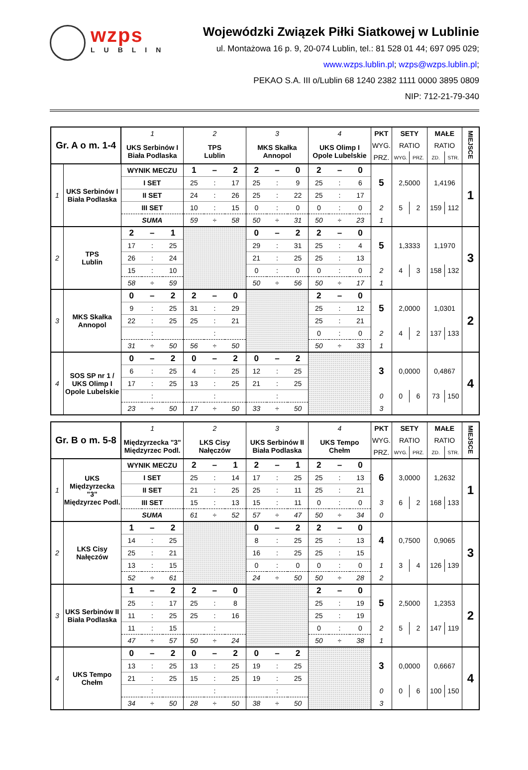wzps
LUBLIN
Wojewódzki Związek Piłki Siatkowej w Lublinie
ul. Montażowa 16 p. 9, 20-074 Lublin, tel.: 81 528 01 44; 697 095 029;
www.wzps.lublin.pl; wzps@wzps.lublin.pl;
PEKAO S.A. III o/Lublin 68 1240 2382 1111 0000 3895 0809
NIP: 712-21-79-340
| Gr. A o m. 1-4 | | 1 | | | 2 | | | 3 | | | 4 | | | PKT | SETY | | MAŁE | | MIEJSCE |
| | | UKS Serbinów I Biała Podlaska | | | TPS Lublin | | | MKS Skałka Annopol | | | UKS Olimp I Opole Lubelskie | | | WYG. | RATIO | | RATIO | | |
| | | | | | | | | | | | | | | PRZ. | WYG. | PRZ. | ZD. | STR. | |
| 1 | UKS Serbinów I Biała Podlaska | WYNIK MECZU | | | 1 | – | 2 | 2 | – | 0 | 2 | – | 0 | 5 | 2,5000 | | 1,4196 | | 1 |
| | | I SET | | | 25 | : | 17 | 25 | : | 9 | 25 | : | 6 | | | | | | |
| | | II SET | | | 24 | : | 26 | 25 | : | 22 | 25 | : | 17 | | | | | | |
| | | III SET | | | 10 | : | 15 | 0 | : | 0 | 0 | : | 0 | 2 | 5 | 2 | 159 | 112 | |
| | | SUMA | | | 59 | ÷ | 58 | 50 | ÷ | 31 | 50 | ÷ | 23 | 1 | | | | | |
| 2 | TPS Lublin | 2 | – | 1 | | | | 0 | – | 2 | 2 | – | 0 | 5 | 1,3333 | | 1,1970 | | 3 |
| | | 17 | : | 25 | | | | 29 | : | 31 | 25 | : | 4 | | | | | | |
| | | 26 | : | 24 | | | | 21 | : | 25 | 25 | : | 13 | | | | | | |
| | | 15 | : | 10 | | | | 0 | : | 0 | 0 | : | 0 | 2 | 4 | 3 | 158 | 132 | |
| | | 58 | ÷ | 59 | | | | 50 | ÷ | 56 | 50 | ÷ | 17 | 1 | | | | | |
| 3 | MKS Skałka Annopol | 0 | – | 2 | 2 | – | 0 | | | | 2 | – | 0 | 5 | 2,0000 | | 1,0301 | | 2 |
| | | 9 | : | 25 | 31 | : | 29 | | | | 25 | : | 12 | | | | | | |
| | | 22 | : | 25 | 25 | : | 21 | | | | 25 | : | 21 | | | | | | |
| | | | : | | | : | | | | | 0 | : | 0 | 2 | 4 | 2 | 137 | 133 | |
| | | 31 | ÷ | 50 | 56 | ÷ | 50 | | | | 50 | ÷ | 33 | 1 | | | | | |
| 4 | SOS SP nr 1 / UKS Olimp I Opole Lubelskie | 0 | – | 2 | 0 | – | 2 | 0 | – | 2 | | | | 3 | 0,0000 | | 0,4867 | | 4 |
| | | 6 | : | 25 | 4 | : | 25 | 12 | : | 25 | | | | | | | | | |
| | | 17 | : | 25 | 13 | : | 25 | 21 | : | 25 | | | | | | | | | |
| | | | : | | | : | | | : | | | | | 0 | 0 | 6 | 73 | 150 | |
| | | 23 | ÷ | 50 | 17 | ÷ | 50 | 33 | ÷ | 50 | | | | 3 | | | | | |
| Gr. B o m. 5-8 | | 1 | | | 2 | | | 3 | | | 4 | | | PKT | SETY | | MAŁE | | MIEJSCE |
| | | Międzyrzecka "3" Międzyrzec Podl. | | | LKS Cisy Nałęczów | | | UKS Serbinów II Biała Podlaska | | | UKS Tempo Chełm | | | WYG. | RATIO | | RATIO | | |
| | | | | | | | | | | | | | | PRZ. | WYG. | PRZ. | ZD. | STR. | |
| 1 | UKS Międzyrzecka "3" Międzyrzec Podl. | WYNIK MECZU | | | 2 | – | 1 | 2 | – | 1 | 2 | – | 0 | 6 | 3,0000 | | 1,2632 | | 1 |
| | | I SET | | | 25 | : | 14 | 17 | : | 25 | 25 | : | 13 | | | | | | |
| | | II SET | | | 21 | : | 25 | 25 | : | 11 | 25 | : | 21 | | | | | | |
| | | III SET | | | 15 | : | 13 | 15 | : | 11 | 0 | : | 0 | 3 | 6 | 2 | 168 | 133 | |
| | | SUMA | | | 61 | ÷ | 52 | 57 | ÷ | 47 | 50 | ÷ | 34 | 0 | | | | | |
| 2 | LKS Cisy Nałęczów | 1 | – | 2 | | | | 0 | – | 2 | 2 | – | 0 | 4 | 0,7500 | | 0,9065 | | 3 |
| | | 14 | : | 25 | | | | 8 | : | 25 | 25 | : | 13 | | | | | | |
| | | 25 | : | 21 | | | | 16 | : | 25 | 25 | : | 15 | | | | | | |
| | | 13 | : | 15 | | | | 0 | : | 0 | 0 | : | 0 | 1 | 3 | 4 | 126 | 139 | |
| | | 52 | ÷ | 61 | | | | 24 | ÷ | 50 | 50 | ÷ | 28 | 2 | | | | | |
| 3 | UKS Serbinów II Biała Podlaska | 1 | – | 2 | 2 | – | 0 | | | | 2 | – | 0 | 5 | 2,5000 | | 1,2353 | | 2 |
| | | 25 | : | 17 | 25 | : | 8 | | | | 25 | : | 19 | | | | | | |
| | | 11 | : | 25 | 25 | : | 16 | | | | 25 | : | 19 | | | | | | |
| | | 11 | : | 15 | | : | | | | | 0 | : | 0 | 2 | 5 | 2 | 147 | 119 | |
| | | 47 | ÷ | 57 | 50 | ÷ | 24 | | | | 50 | ÷ | 38 | 1 | | | | | |
| 4 | UKS Tempo Chełm | 0 | – | 2 | 0 | – | 2 | 0 | – | 2 | | | | 3 | 0,0000 | | 0,6667 | | 4 |
| | | 13 | : | 25 | 13 | : | 25 | 19 | : | 25 | | | | | | | | | |
| | | 21 | : | 25 | 15 | : | 25 | 19 | : | 25 | | | | | | | | | |
| | | | : | | | : | | | : | | | | | 0 | 0 | 6 | 100 | 150 | |
| | | 34 | ÷ | 50 | 28 | ÷ | 50 | 38 | ÷ | 50 | | | | 3 | | | | | |